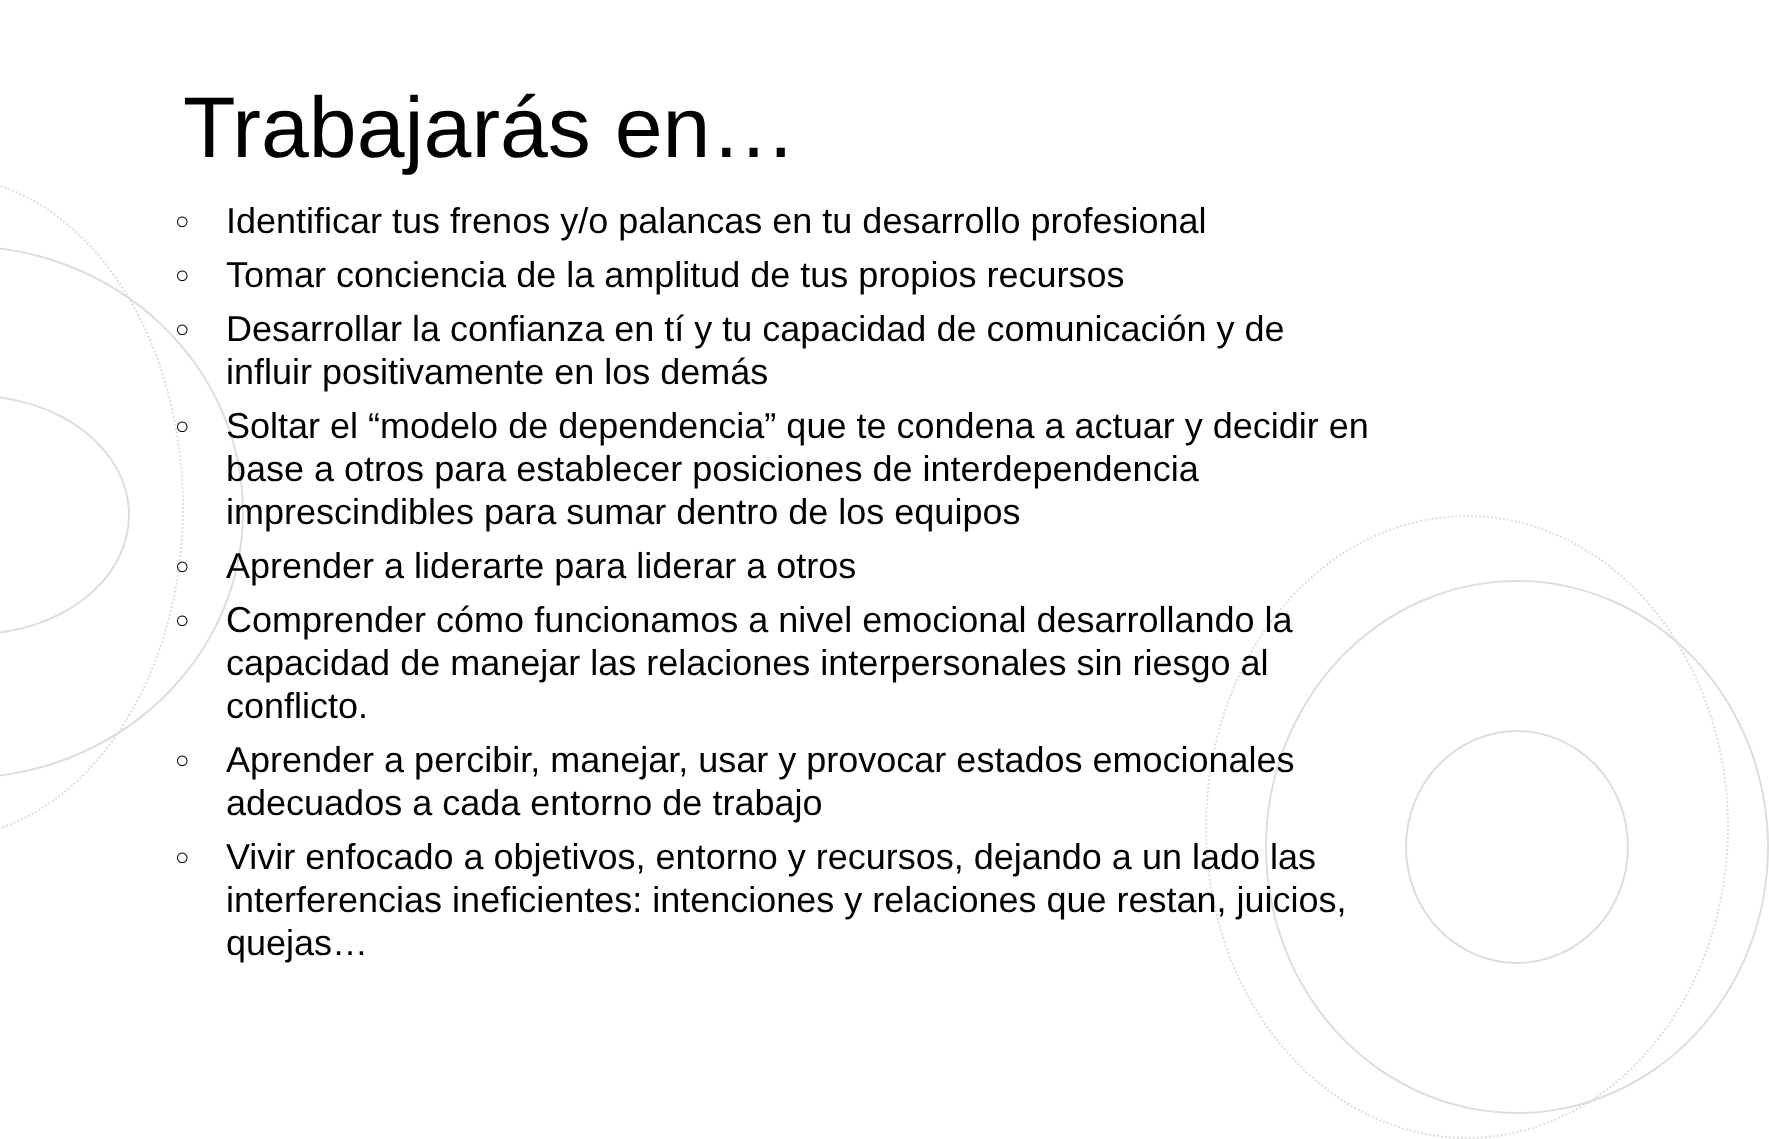Trabajarás en…
○ Identificar tus frenos y/o palancas en tu desarrollo profesional
○ Tomar conciencia de la amplitud de tus propios recursos
○ Desarrollar la confianza en tí y tu capacidad de comunicación y de influir positivamente en los demás
○ Soltar el “modelo de dependencia” que te condena a actuar y decidir en base a otros para establecer posiciones de interdependencia imprescindibles para sumar dentro de los equipos
○ Aprender a liderarte para liderar a otros
○ Comprender cómo funcionamos a nivel emocional desarrollando la capacidad de manejar las relaciones interpersonales sin riesgo al conflicto.
○ Aprender a percibir, manejar, usar y provocar estados emocionales adecuados a cada entorno de trabajo
○ Vivir enfocado a objetivos, entorno y recursos, dejando a un lado las interferencias ineficientes: intenciones y relaciones que restan, juicios, quejas…